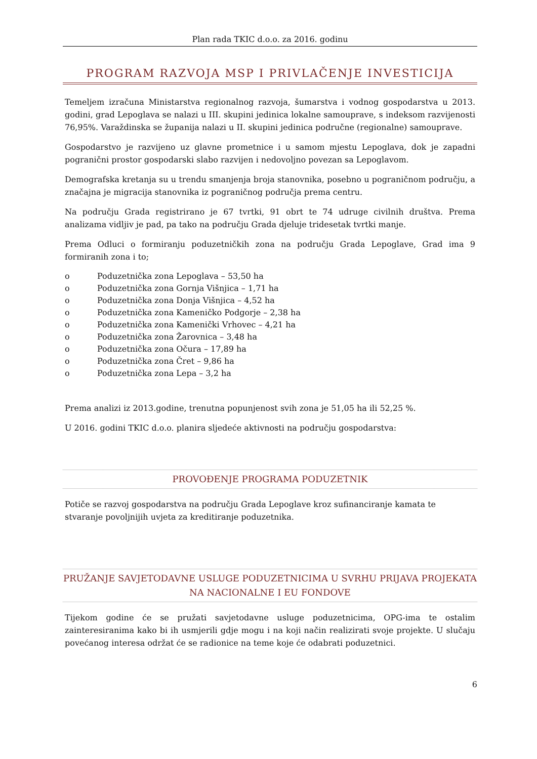Plan rada TKIC d.o.o. za 2016. godinu
PROGRAM RAZVOJA MSP I PRIVLAČENJE INVESTICIJA
Temeljem izračuna Ministarstva regionalnog razvoja, šumarstva i vodnog gospodarstva u 2013. godini, grad Lepoglava se nalazi u III. skupini jedinica lokalne samouprave, s indeksom razvijenosti 76,95%. Varaždinska se županija nalazi u II. skupini jedinica područne (regionalne) samouprave.
Gospodarstvo je razvijeno uz glavne prometnice i u samom mjestu Lepoglava, dok je zapadni pogranični prostor gospodarski slabo razvijen i nedovoljno povezan sa Lepoglavom.
Demografska kretanja su u trendu smanjenja broja stanovnika, posebno u pograničnom području, a značajna je migracija stanovnika iz pograničnog područja prema centru.
Na području Grada registrirano je 67 tvrtki, 91 obrt te 74 udruge civilnih društva. Prema analizama vidljiv je pad, pa tako na području Grada djeluje tridesetak tvrtki manje.
Prema Odluci o formiranju poduzetničkih zona na području Grada Lepoglave, Grad ima 9 formiranih zona i to;
o Poduzetnička zona Lepoglava – 53,50 ha
o Poduzetnička zona Gornja Višnjica – 1,71 ha
o Poduzetnička zona Donja Višnjica – 4,52 ha
o Poduzetnička zona Kameničko Podgorje – 2,38 ha
o Poduzetnička zona Kamenički Vrhovec – 4,21 ha
o Poduzetnička zona Žarovnica – 3,48 ha
o Poduzetnička zona Očura – 17,89 ha
o Poduzetnička zona Čret – 9,86 ha
o Poduzetnička zona Lepa – 3,2 ha
Prema analizi iz 2013.godine, trenutna popunjenost svih zona je 51,05 ha ili 52,25 %.
U 2016. godini TKIC d.o.o. planira sljedeće aktivnosti na području gospodarstva:
PROVOĐENJE PROGRAMA PODUZETNIK
Potiče se razvoj gospodarstva na području Grada Lepoglave kroz sufinanciranje kamata te stvaranje povoljnijih uvjeta za kreditiranje poduzetnika.
PRUŽANJE SAVJETODAVNE USLUGE PODUZETNICIMA U SVRHU PRIJAVA PROJEKATA NA NACIONALNE I EU FONDOVE
Tijekom godine će se pružati savjetodavne usluge poduzetnicima, OPG-ima te ostalim zainteresiranima kako bi ih usmjerili gdje mogu i na koji način realizirati svoje projekte. U slučaju povećanog interesa održat će se radionice na teme koje će odabrati poduzetnici.
6